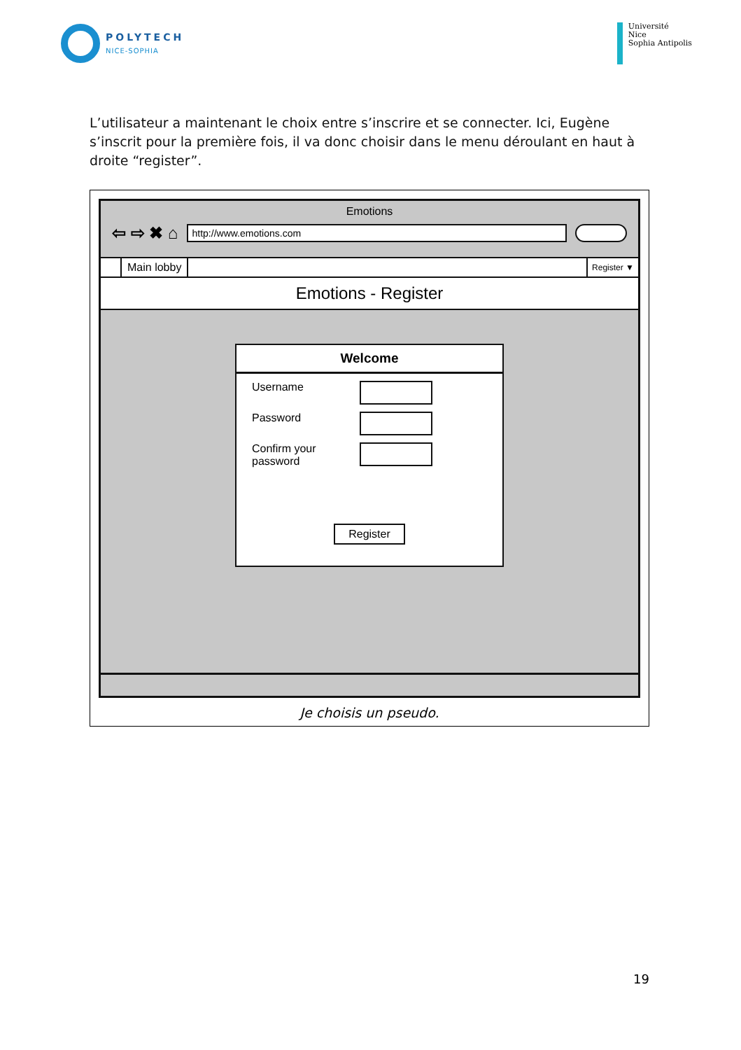POLYTECH
NICE-SOPHIA
Université
Nice
Sophia Antipolis
L’utilisateur a maintenant le choix entre s’inscrire et se connecter. Ici, Eugène s’inscrit pour la première fois, il va donc choisir dans le menu déroulant en haut à droite “register”.
Emotions
⇦ ⇨ ✖ ⌂
http://www.emotions.com
Main lobby
Register ▼
Emotions - Register
Welcome
Username
Password
Confirm your
password
Register
Je choisis un pseudo.
19